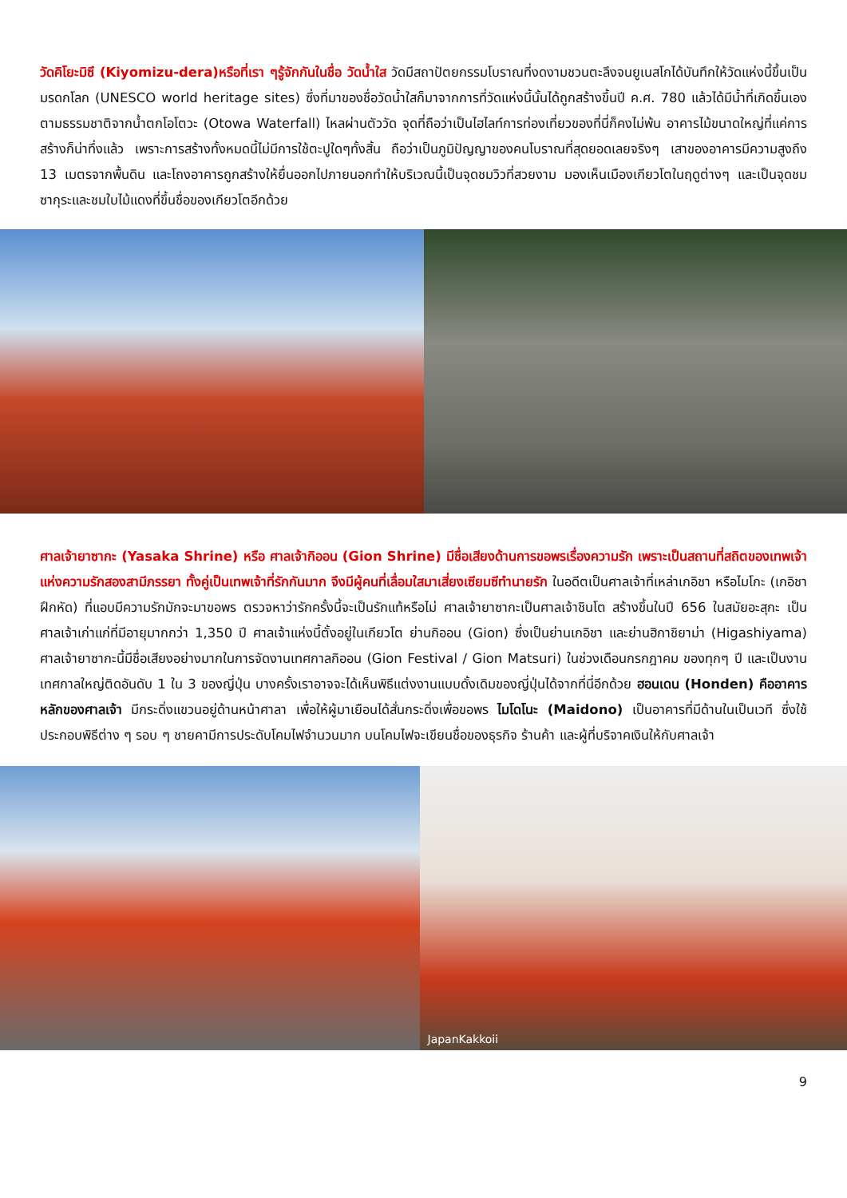วัดคิโยะมิซึ (Kiyomizu-dera)หรือที่เรา ๆรู้จักกันในชื่อ วัดน้ำใส วัดมีสถาปัตยกรรมโบราณที่งดงามชวนตะลึงจนยูเนสโกได้บันทึกให้วัดแห่งนี้ขึ้นเป็นมรดกโลก (UNESCO world heritage sites) ซึ่งที่มาของชื่อวัดน้ำใสก็มาจากการที่วัดแห่งนี้นั้นได้ถูกสร้างขึ้นปี ค.ศ. 780 แล้วได้มีน้ำที่เกิดขึ้นเองตามธรรมชาติจากน้ำตกโอโตวะ (Otowa Waterfall) ไหลผ่านตัววัด จุดที่ถือว่าเป็นไฮไลท์การท่องเที่ยวของที่นี่ก็คงไม่พ้น อาคารไม้ขนาดใหญ่ที่แค่การสร้างก็น่าทึ่งแล้ว เพราะการสร้างทั้งหมดนี้ไม่มีการใช้ตะปูใดๆทั้งสิ้น ถือว่าเป็นภูมิปัญญาของคนโบราณที่สุดยอดเลยจริงๆ เสาของอาคารมีความสูงถึง 13 เมตรจากพื้นดิน และโถงอาคารถูกสร้างให้ยื่นออกไปภายนอกทำให้บริเวณนี้เป็นจุดชมวิวที่สวยงาม มองเห็นเมืองเกียวโตในฤดูต่างๆ และเป็นจุดชมซากุระและชมใบไม้แดงที่ขึ้นชื่อของเกียวโตอีกด้วย
ศาลเจ้ายาซากะ (Yasaka Shrine) หรือ ศาลเจ้ากิออน (Gion Shrine) มีชื่อเสียงด้านการขอพรเรื่องความรัก เพราะเป็นสถานที่สถิตของเทพเจ้าแห่งความรักสองสามีภรรยา ทั้งคู่เป็นเทพเจ้าที่รักกันมาก จึงมีผู้คนที่เลื่อมใสมาเสี่ยงเซียมซีทำนายรัก ในอดีตเป็นศาลเจ้าที่เหล่าเกอิชา หรือไมโกะ (เกอิชาฝึกหัด) ที่แอบมีความรักมักจะมาขอพร ตรวจหาว่ารักครั้งนี้จะเป็นรักแท้หรือไม่ ศาลเจ้ายาซากะเป็นศาลเจ้าชินโต สร้างขึ้นในปี 656 ในสมัยอะสุกะ เป็นศาลเจ้าเก่าแก่ที่มีอายุมากกว่า 1,350 ปี ศาลเจ้าแห่งนี้ตั้งอยู่ในเกียวโต ย่านกิออน (Gion) ซึ่งเป็นย่านเกอิชา และย่านฮิกาชิยาม่า (Higashiyama) ศาลเจ้ายาซากะนี้มีชื่อเสียงอย่างมากในการจัดงานเทศกาลกิออน (Gion Festival / Gion Matsuri) ในช่วงเดือนกรกฎาคม ของทุกๆ ปี และเป็นงานเทศกาลใหญ่ติดอันดับ 1 ใน 3 ของญี่ปุ่น บางครั้งเราอาจจะได้เห็นพิธีแต่งงานแบบดั้งเดิมของญี่ปุ่นได้จากที่นี่อีกด้วย ฮอนเดน (Honden) คืออาคารหลักของศาลเจ้า มีกระดิ่งแขวนอยู่ด้านหน้าศาลา เพื่อให้ผู้มาเยือนได้สั่นกระดิ่งเพื่อขอพร ไมโดโนะ (Maidono) เป็นอาคารที่มีด้านในเป็นเวที ซึ่งใช้ประกอบพิธีต่าง ๆ รอบ ๆ ชายคามีการประดับโคมไฟจำนวนมาก บนโคมไฟจะเขียนชื่อของธุรกิจ ร้านค้า และผู้ที่บริจาคเงินให้กับศาลเจ้า
JapanKakkoii
9